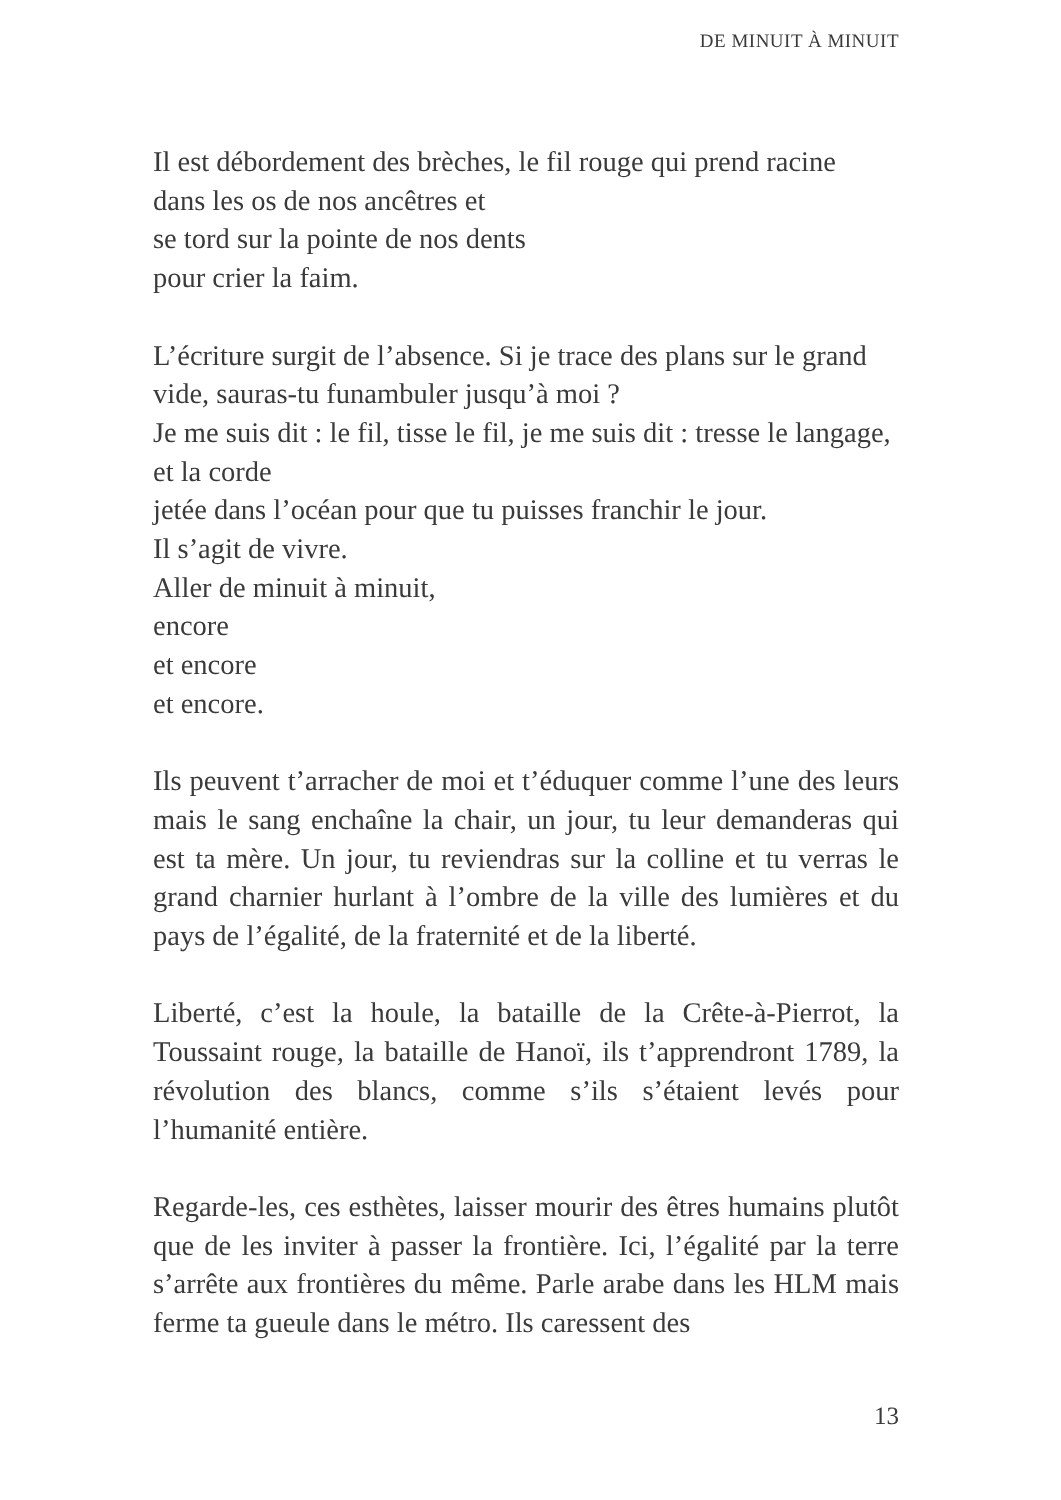DE MINUIT À MINUIT
Il est débordement des brèches, le fil rouge qui prend racine
dans les os de nos ancêtres et
se tord sur la pointe de nos dents
pour crier la faim.
L’écriture surgit de l’absence. Si je trace des plans sur le grand
vide, sauras-tu funambuler jusqu’à moi ?
Je me suis dit : le fil, tisse le fil, je me suis dit : tresse le langage,
et la corde
jetée dans l’océan pour que tu puisses franchir le jour.
Il s’agit de vivre.
Aller de minuit à minuit,
encore
et encore
et encore.
Ils peuvent t’arracher de moi et t’éduquer comme l’une des leurs mais le sang enchaîne la chair, un jour, tu leur demanderas qui est ta mère. Un jour, tu reviendras sur la colline et tu verras le grand charnier hurlant à l’ombre de la ville des lumières et du pays de l’égalité, de la fraternité et de la liberté.
Liberté, c’est la houle, la bataille de la Crête-à-Pierrot, la Toussaint rouge, la bataille de Hanoï, ils t’apprendront 1789, la révolution des blancs, comme s’ils s’étaient levés pour l’humanité entière.
Regarde-les, ces esthètes, laisser mourir des êtres humains plutôt que de les inviter à passer la frontière. Ici, l’égalité par la terre s’arrête aux frontières du même. Parle arabe dans les HLM mais ferme ta gueule dans le métro. Ils caressent des
13